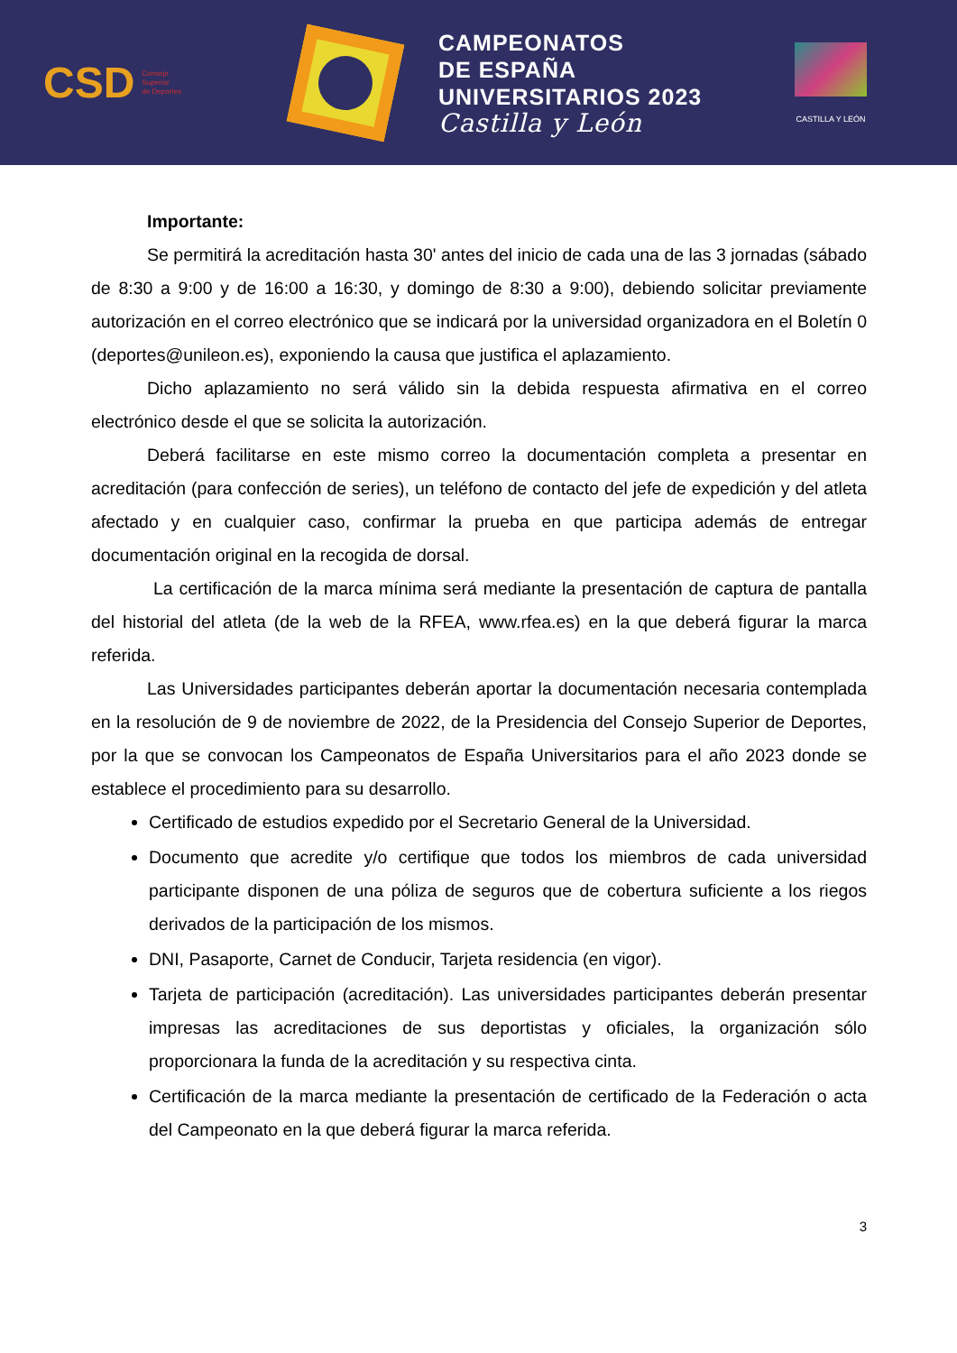CSD Consejo
Superior
de Deportes
CAMPEONATOS
DE ESPAÑA
UNIVERSITARIOS 2023
Castilla y León
CASTILLA Y LEÓN
Importante:
Se permitirá la acreditación hasta 30' antes del inicio de cada una de las 3 jornadas (sábado de 8:30 a 9:00 y de 16:00 a 16:30, y domingo de 8:30 a 9:00), debiendo solicitar previamente autorización en el correo electrónico que se indicará por la universidad organizadora en el Boletín 0 (deportes@unileon.es), exponiendo la causa que justifica el aplazamiento.
Dicho aplazamiento no será válido sin la debida respuesta afirmativa en el correo electrónico desde el que se solicita la autorización.
Deberá facilitarse en este mismo correo la documentación completa a presentar en acreditación (para confección de series), un teléfono de contacto del jefe de expedición y del atleta afectado y en cualquier caso, confirmar la prueba en que participa además de entregar documentación original en la recogida de dorsal.
La certificación de la marca mínima será mediante la presentación de captura de pantalla del historial del atleta (de la web de la RFEA, www.rfea.es) en la que deberá figurar la marca referida.
Las Universidades participantes deberán aportar la documentación necesaria contemplada en la resolución de 9 de noviembre de 2022, de la Presidencia del Consejo Superior de Deportes, por la que se convocan los Campeonatos de España Universitarios para el año 2023 donde se establece el procedimiento para su desarrollo.
Certificado de estudios expedido por el Secretario General de la Universidad.
Documento que acredite y/o certifique que todos los miembros de cada universidad participante disponen de una póliza de seguros que de cobertura suficiente a los riegos derivados de la participación de los mismos.
DNI, Pasaporte, Carnet de Conducir, Tarjeta residencia (en vigor).
Tarjeta de participación (acreditación). Las universidades participantes deberán presentar impresas las acreditaciones de sus deportistas y oficiales, la organización sólo proporcionara la funda de la acreditación y su respectiva cinta.
Certificación de la marca mediante la presentación de certificado de la Federación o acta del Campeonato en la que deberá figurar la marca referida.
3